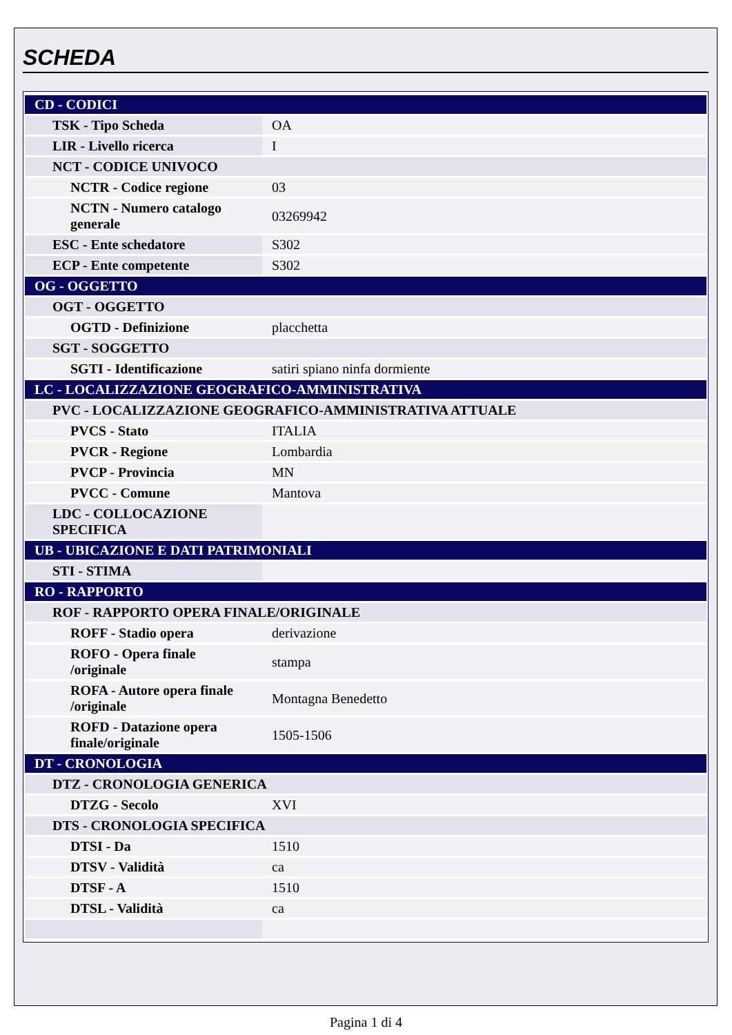SCHEDA
| CD - CODICI | |
| TSK - Tipo Scheda | OA |
| LIR - Livello ricerca | I |
| NCT - CODICE UNIVOCO | |
| NCTR - Codice regione | 03 |
| NCTN - Numero catalogo generale | 03269942 |
| ESC - Ente schedatore | S302 |
| ECP - Ente competente | S302 |
| OG - OGGETTO | |
| OGT - OGGETTO | |
| OGTD - Definizione | placchetta |
| SGT - SOGGETTO | |
| SGTI - Identificazione | satiri spiano ninfa dormiente |
| LC - LOCALIZZAZIONE GEOGRAFICO-AMMINISTRATIVA | |
| PVC - LOCALIZZAZIONE GEOGRAFICO-AMMINISTRATIVA ATTUALE | |
| PVCS - Stato | ITALIA |
| PVCR - Regione | Lombardia |
| PVCP - Provincia | MN |
| PVCC - Comune | Mantova |
| LDC - COLLOCAZIONE SPECIFICA | |
| UB - UBICAZIONE E DATI PATRIMONIALI | |
| STI - STIMA | |
| RO - RAPPORTO | |
| ROF - RAPPORTO OPERA FINALE/ORIGINALE | |
| ROFF - Stadio opera | derivazione |
| ROFO - Opera finale /originale | stampa |
| ROFA - Autore opera finale /originale | Montagna Benedetto |
| ROFD - Datazione opera finale/originale | 1505-1506 |
| DT - CRONOLOGIA | |
| DTZ - CRONOLOGIA GENERICA | |
| DTZG - Secolo | XVI |
| DTS - CRONOLOGIA SPECIFICA | |
| DTSI - Da | 1510 |
| DTSV - Validità | ca |
| DTSF - A | 1510 |
| DTSL - Validità | ca |
Pagina 1 di 4